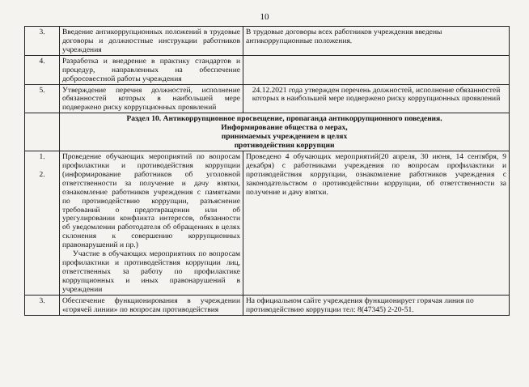10
| 3. | Введение антикоррупционных положений в трудовые договоры и должностные инструкции работников учреждения | В трудовые договоры всех работников учреждения введены антикоррупционные положения. |
| 4. | Разработка и внедрение в практику стандартов и процедур, направленных на обеспечение добросовестной работы учреждения | |
| 5. | Утверждение перечня должностей, исполнение обязанностей которых в наибольшей мере подвержено риску коррупционных проявлений | 24.12.2021 года утвержден перечень должностей, исполнение обязанностей которых в наибольшей мере подвержено риску коррупционных проявлений |
| | Раздел 10. Антикоррупционное просвещение, пропаганда антикоррупционного поведения. Информирование общества о мерах, принимаемых учреждением в целях противодействия коррупции | |
| 1. 2. | Проведение обучающих мероприятий по вопросам профилактики и противодействия коррупции (информирование работников об уголовной ответственности за получение и дачу взятки, ознакомление работников учреждения с памятками по противодействию коррупции, разъяснение требований о предотвращении или об урегулировании конфликта интересов, обязанности об уведомлении работодателя об обращениях в целях склонения к совершению коррупционных правонарушений и пр.) Участие в обучающих мероприятиях по вопросам профилактики и противодействия коррупции лиц, ответственных за работу по профилактике коррупционных и иных правонарушений в учреждении | Проведено 4 обучающих мероприятий(20 апреля, 30 июня, 14 сентября, 9 декабря) с работниками учреждения по вопросам профилактики и противодействия коррупции, ознакомление работников учреждения с законодательством о противодействии коррупции, об ответственности за получение и дачу взятки. |
| 3. | Обеспечение функционирования в учреждении «горячей линии» по вопросам противодействия | На официальном сайте учреждения функционирует горячая линия по противодействию коррупции тел: 8(47345) 2-20-51. |